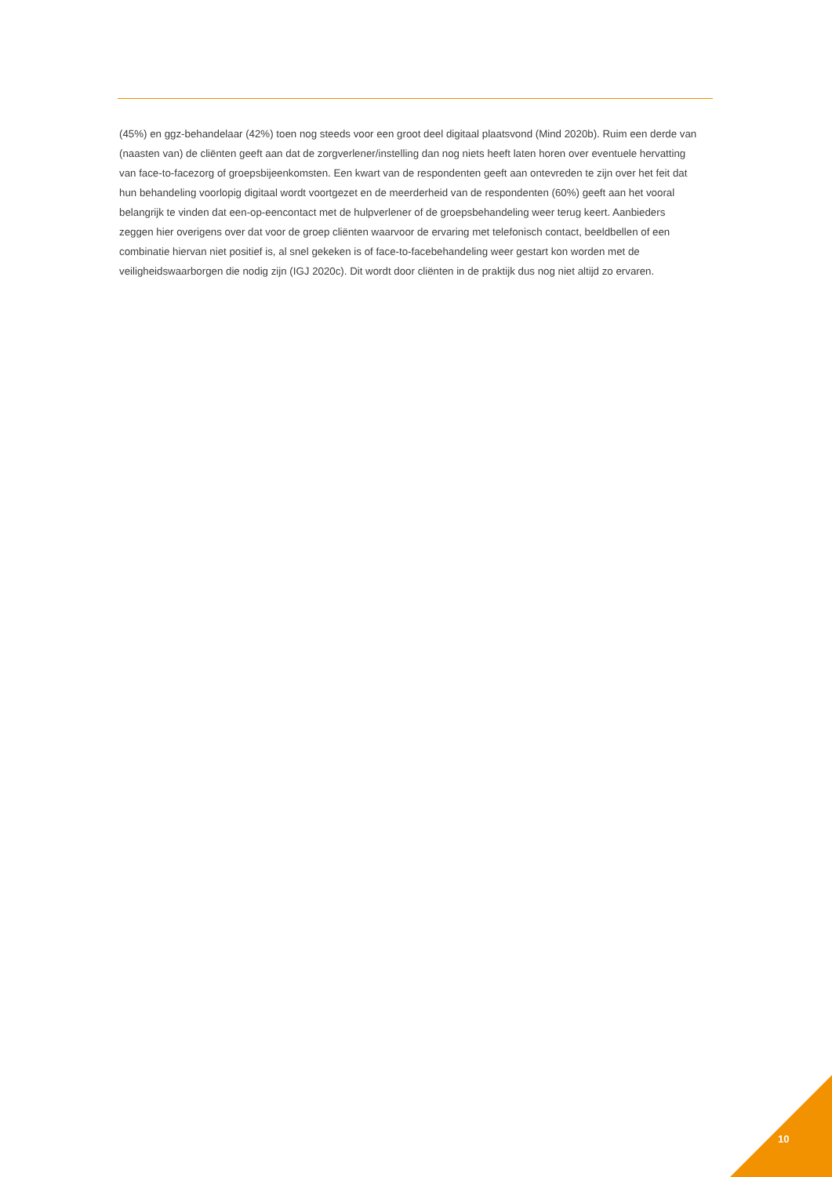(45%) en ggz-behandelaar (42%) toen nog steeds voor een groot deel digitaal plaatsvond (Mind 2020b). Ruim een derde van (naasten van) de cliënten geeft aan dat de zorgverlener/instelling dan nog niets heeft laten horen over eventuele hervatting van face-to-facezorg of groepsbijeenkomsten. Een kwart van de respondenten geeft aan ontevreden te zijn over het feit dat hun behandeling voorlopig digitaal wordt voortgezet en de meerderheid van de respondenten (60%) geeft aan het vooral belangrijk te vinden dat een-op-eencontact met de hulpverlener of de groepsbehandeling weer terug keert. Aanbieders zeggen hier overigens over dat voor de groep cliënten waarvoor de ervaring met telefonisch contact, beeldbellen of een combinatie hiervan niet positief is, al snel gekeken is of face-to-facebehandeling weer gestart kon worden met de veiligheidswaarborgen die nodig zijn (IGJ 2020c). Dit wordt door cliënten in de praktijk dus nog niet altijd zo ervaren.
10